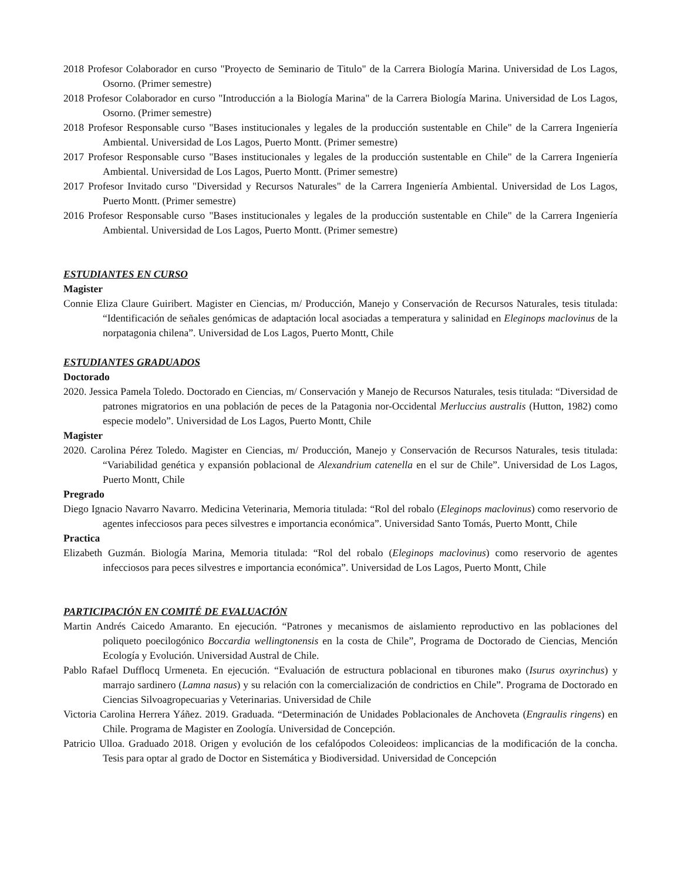2018 Profesor Colaborador en curso "Proyecto de Seminario de Titulo" de la Carrera Biología Marina. Universidad de Los Lagos, Osorno. (Primer semestre)
2018 Profesor Colaborador en curso "Introducción a la Biología Marina" de la Carrera Biología Marina. Universidad de Los Lagos, Osorno. (Primer semestre)
2018 Profesor Responsable curso "Bases institucionales y legales de la producción sustentable en Chile" de la Carrera Ingeniería Ambiental. Universidad de Los Lagos, Puerto Montt. (Primer semestre)
2017 Profesor Responsable curso "Bases institucionales y legales de la producción sustentable en Chile" de la Carrera Ingeniería Ambiental. Universidad de Los Lagos, Puerto Montt. (Primer semestre)
2017 Profesor Invitado curso "Diversidad y Recursos Naturales" de la Carrera Ingeniería Ambiental. Universidad de Los Lagos, Puerto Montt. (Primer semestre)
2016 Profesor Responsable curso "Bases institucionales y legales de la producción sustentable en Chile" de la Carrera Ingeniería Ambiental. Universidad de Los Lagos, Puerto Montt. (Primer semestre)
ESTUDIANTES EN CURSO
Magister
Connie Eliza Claure Guiribert. Magister en Ciencias, m/ Producción, Manejo y Conservación de Recursos Naturales, tesis titulada: “Identificación de señales genómicas de adaptación local asociadas a temperatura y salinidad en Eleginops maclovinus de la norpatagonia chilena”. Universidad de Los Lagos, Puerto Montt, Chile
ESTUDIANTES GRADUADOS
Doctorado
2020. Jessica Pamela Toledo. Doctorado en Ciencias, m/ Conservación y Manejo de Recursos Naturales, tesis titulada: “Diversidad de patrones migratorios en una población de peces de la Patagonia nor-Occidental Merluccius australis (Hutton, 1982) como especie modelo”. Universidad de Los Lagos, Puerto Montt, Chile
Magister
2020. Carolina Pérez Toledo. Magister en Ciencias, m/ Producción, Manejo y Conservación de Recursos Naturales, tesis titulada: “Variabilidad genética y expansión poblacional de Alexandrium catenella en el sur de Chile”. Universidad de Los Lagos, Puerto Montt, Chile
Pregrado
Diego Ignacio Navarro Navarro. Medicina Veterinaria, Memoria titulada: “Rol del robalo (Eleginops maclovinus) como reservorio de agentes infecciosos para peces silvestres e importancia económica”. Universidad Santo Tomás, Puerto Montt, Chile
Practica
Elizabeth Guzmán. Biología Marina, Memoria titulada: “Rol del robalo (Eleginops maclovinus) como reservorio de agentes infecciosos para peces silvestres e importancia económica”. Universidad de Los Lagos, Puerto Montt, Chile
PARTICIPACIÓN EN COMITÉ DE EVALUACIÓN
Martin Andrés Caicedo Amaranto. En ejecución. “Patrones y mecanismos de aislamiento reproductivo en las poblaciones del poliqueto poecilogónico Boccardia wellingtonensis en la costa de Chile”, Programa de Doctorado de Ciencias, Mención Ecología y Evolución. Universidad Austral de Chile.
Pablo Rafael Dufflocq Urmeneta. En ejecución. “Evaluación de estructura poblacional en tiburones mako (Isurus oxyrinchus) y marrajo sardinero (Lamna nasus) y su relación con la comercialización de condrictios en Chile”. Programa de Doctorado en Ciencias Silvoagropecuarias y Veterinarias. Universidad de Chile
Victoria Carolina Herrera Yáñez. 2019. Graduada. “Determinación de Unidades Poblacionales de Anchoveta (Engraulis ringens) en Chile. Programa de Magister en Zoología. Universidad de Concepción.
Patricio Ulloa. Graduado 2018. Origen y evolución de los cefalópodos Coleoideos: implicancias de la modificación de la concha. Tesis para optar al grado de Doctor en Sistemática y Biodiversidad. Universidad de Concepción